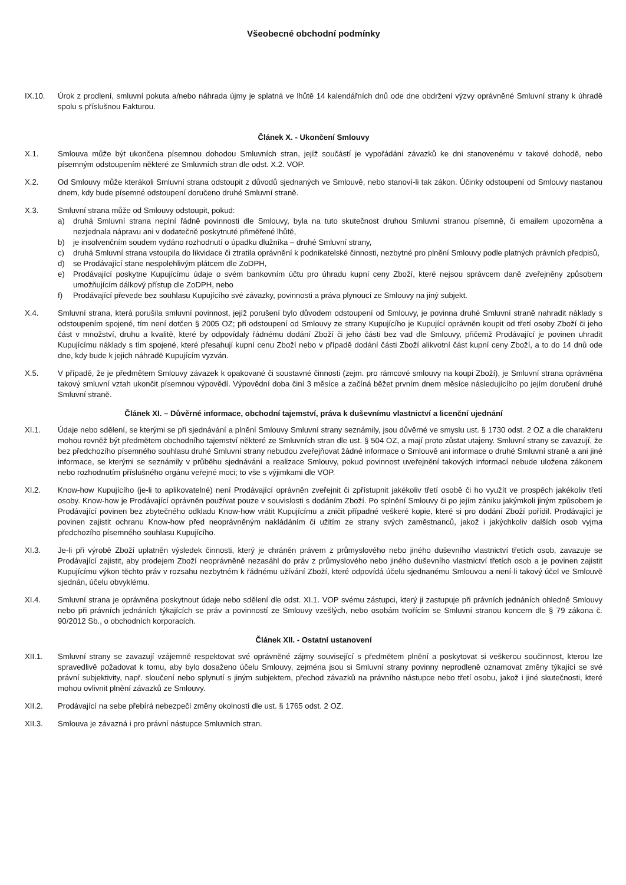Všeobecné obchodní podmínky
IX.10. Úrok z prodlení, smluvní pokuta a/nebo náhrada újmy je splatná ve lhůtě 14 kalendářních dnů ode dne obdržení výzvy oprávněné Smluvní strany k úhradě spolu s příslušnou Fakturou.
Článek X. - Ukončení Smlouvy
X.1. Smlouva může být ukončena písemnou dohodou Smluvních stran, jejíž součástí je vypořádání závazků ke dni stanovenému v takové dohodě, nebo písemným odstoupením některé ze Smluvních stran dle odst. X.2. VOP.
X.2. Od Smlouvy může kterákoli Smluvní strana odstoupit z důvodů sjednaných ve Smlouvě, nebo stanoví-li tak zákon. Účinky odstoupení od Smlouvy nastanou dnem, kdy bude písemné odstoupení doručeno druhé Smluvní straně.
X.3. Smluvní strana může od Smlouvy odstoupit, pokud:
a) druhá Smluvní strana neplní řádně povinnosti dle Smlouvy, byla na tuto skutečnost druhou Smluvní stranou písemně, či emailem upozorněna a nezjednala nápravu ani v dodatečně poskytnuté přiměřené lhůtě,
b) je insolvenčním soudem vydáno rozhodnutí o úpadku dlužníka – druhé Smluvní strany,
c) druhá Smluvní strana vstoupila do likvidace či ztratila oprávnění k podnikatelské činnosti, nezbytné pro plnění Smlouvy podle platných právních předpisů,
d) se Prodávající stane nespolehlivým plátcem dle ZoDPH,
e) Prodávající poskytne Kupujícímu údaje o svém bankovním účtu pro úhradu kupní ceny Zboží, které nejsou správcem daně zveřejněny způsobem umožňujícím dálkový přístup dle ZoDPH, nebo
f) Prodávající převede bez souhlasu Kupujícího své závazky, povinnosti a práva plynoucí ze Smlouvy na jiný subjekt.
X.4. Smluvní strana, která porušila smluvní povinnost, jejíž porušení bylo důvodem odstoupení od Smlouvy, je povinna druhé Smluvní straně nahradit náklady s odstoupením spojené, tím není dotčen § 2005 OZ; při odstoupení od Smlouvy ze strany Kupujícího je Kupující oprávněn koupit od třetí osoby Zboží či jeho část v množství, druhu a kvalitě, které by odpovídaly řádnému dodání Zboží či jeho části bez vad dle Smlouvy, přičemž Prodávající je povinen uhradit Kupujícímu náklady s tím spojené, které přesahují kupní cenu Zboží nebo v případě dodání části Zboží alikvotní část kupní ceny Zboží, a to do 14 dnů ode dne, kdy bude k jejich náhradě Kupujícím vyzván.
X.5. V případě, že je předmětem Smlouvy závazek k opakované či soustavné činnosti (zejm. pro rámcové smlouvy na koupi Zboží), je Smluvní strana oprávněna takový smluvní vztah ukončit písemnou výpovědí. Výpovědní doba činí 3 měsíce a začíná běžet prvním dnem měsíce následujícího po jejím doručení druhé Smluvní straně.
Článek XI. – Důvěrné informace, obchodní tajemství, práva k duševnímu vlastnictví a licenční ujednání
XI.1. Údaje nebo sdělení, se kterými se při sjednávání a plnění Smlouvy Smluvní strany seznámily, jsou důvěrné ve smyslu ust. § 1730 odst. 2 OZ a dle charakteru mohou rovněž být předmětem obchodního tajemství některé ze Smluvních stran dle ust. § 504 OZ, a mají proto zůstat utajeny. Smluvní strany se zavazují, že bez předchozího písemného souhlasu druhé Smluvní strany nebudou zveřejňovat žádné informace o Smlouvě ani informace o druhé Smluvní straně a ani jiné informace, se kterými se seznámily v průběhu sjednávání a realizace Smlouvy, pokud povinnost uveřejnění takových informací nebude uložena zákonem nebo rozhodnutím příslušného orgánu veřejné moci; to vše s výjimkami dle VOP.
XI.2. Know-how Kupujícího (je-li to aplikovatelné) není Prodávající oprávněn zveřejnit či zpřístupnit jakékoliv třetí osobě či ho využít ve prospěch jakékoliv třetí osoby. Know-how je Prodávající oprávněn používat pouze v souvislosti s dodáním Zboží. Po splnění Smlouvy či po jejím zániku jakýmkoli jiným způsobem je Prodávající povinen bez zbytečného odkladu Know-how vrátit Kupujícímu a zničit případné veškeré kopie, které si pro dodání Zboží pořídil. Prodávající je povinen zajistit ochranu Know-how před neoprávněným nakládáním či užitím ze strany svých zaměstnanců, jakož i jakýchkoliv dalších osob vyjma předchozího písemného souhlasu Kupujícího.
XI.3. Je-li při výrobě Zboží uplatněn výsledek činnosti, který je chráněn právem z průmyslového nebo jiného duševního vlastnictví třetích osob, zavazuje se Prodávající zajistit, aby prodejem Zboží neoprávněně nezasáhl do práv z průmyslového nebo jiného duševního vlastnictví třetích osob a je povinen zajistit Kupujícímu výkon těchto práv v rozsahu nezbytném k řádnému užívání Zboží, které odpovídá účelu sjednanému Smlouvou a není-li takový účel ve Smlouvě sjednán, účelu obvyklému.
XI.4. Smluvní strana je oprávněna poskytnout údaje nebo sdělení dle odst. XI.1. VOP svému zástupci, který ji zastupuje při právních jednáních ohledně Smlouvy nebo při právních jednáních týkajících se práv a povinností ze Smlouvy vzešlých, nebo osobám tvořícím se Smluvní stranou koncern dle § 79 zákona č. 90/2012 Sb., o obchodních korporacích.
Článek XII. - Ostatní ustanovení
XII.1. Smluvní strany se zavazují vzájemně respektovat své oprávněné zájmy související s předmětem plnění a poskytovat si veškerou součinnost, kterou lze spravedlivě požadovat k tomu, aby bylo dosaženo účelu Smlouvy, zejména jsou si Smluvní strany povinny neprodleně oznamovat změny týkající se své právní subjektivity, např. sloučení nebo splynutí s jiným subjektem, přechod závazků na právního nástupce nebo třetí osobu, jakož i jiné skutečnosti, které mohou ovlivnit plnění závazků ze Smlouvy.
XII.2. Prodávající na sebe přebírá nebezpečí změny okolností dle ust. § 1765 odst. 2 OZ.
XII.3. Smlouva je závazná i pro právní nástupce Smluvních stran.